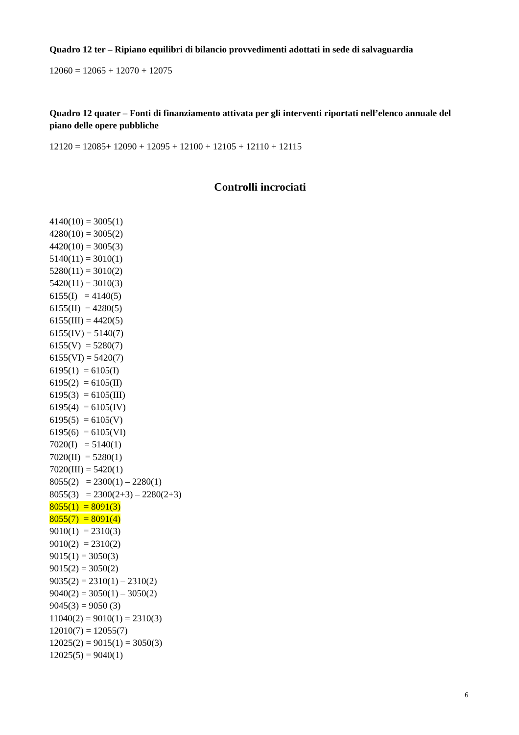Quadro 12 ter – Ripiano equilibri di bilancio provvedimenti adottati in sede di salvaguardia
12060 = 12065 + 12070 + 12075
Quadro 12 quater – Fonti di finanziamento attivata per gli interventi riportati nell’elenco annuale del piano delle opere pubbliche
12120 = 12085+ 12090 + 12095 + 12100 + 12105 + 12110 + 12115
Controlli incrociati
4140(10) = 3005(1)
4280(10) = 3005(2)
4420(10) = 3005(3)
5140(11) = 3010(1)
5280(11) = 3010(2)
5420(11) = 3010(3)
6155(I) = 4140(5)
6155(II) = 4280(5)
6155(III) = 4420(5)
6155(IV) = 5140(7)
6155(V) = 5280(7)
6155(VI) = 5420(7)
6195(1) = 6105(I)
6195(2) = 6105(II)
6195(3) = 6105(III)
6195(4) = 6105(IV)
6195(5) = 6105(V)
6195(6) = 6105(VI)
7020(I) = 5140(1)
7020(II) = 5280(1)
7020(III) = 5420(1)
8055(2) = 2300(1) – 2280(1)
8055(3) = 2300(2+3) – 2280(2+3)
8055(1) = 8091(3)
8055(7) = 8091(4)
9010(1) = 2310(3)
9010(2) = 2310(2)
9015(1) = 3050(3)
9015(2) = 3050(2)
9035(2) = 2310(1) – 2310(2)
9040(2) = 3050(1) – 3050(2)
9045(3) = 9050 (3)
11040(2) = 9010(1) = 2310(3)
12010(7) = 12055(7)
12025(2) = 9015(1) = 3050(3)
12025(5) = 9040(1)
6